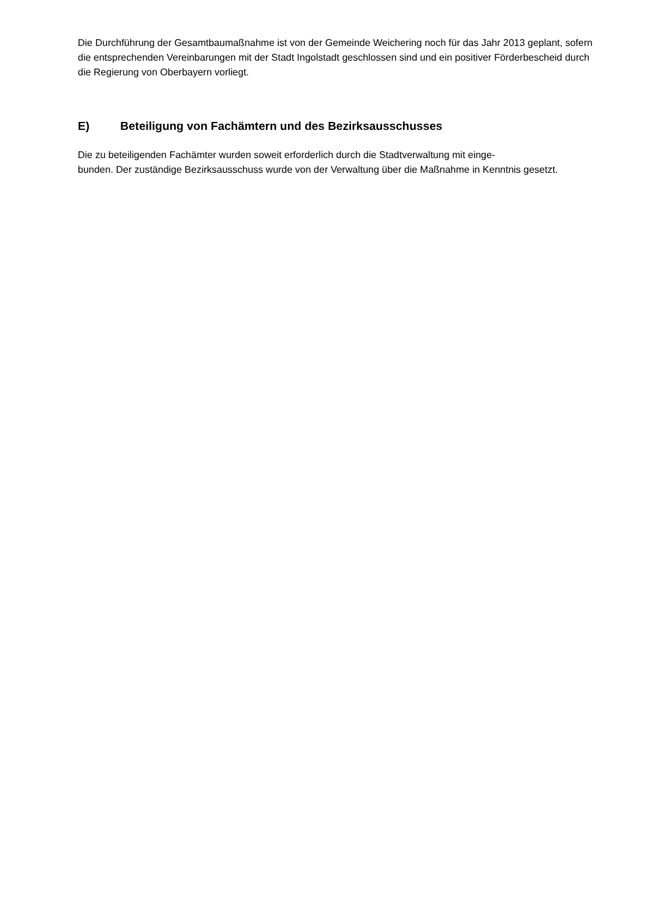Die Durchführung der Gesamtbaumaßnahme ist von der Gemeinde Weichering noch für das Jahr 2013 geplant, sofern die entsprechenden Vereinbarungen mit der Stadt Ingolstadt geschlossen sind und ein positiver Förderbescheid durch die Regierung von Oberbayern vorliegt.
E) Beteiligung von Fachämtern und des Bezirksausschusses
Die zu beteiligenden Fachämter wurden soweit erforderlich durch die Stadtverwaltung mit einge-
bunden. Der zuständige Bezirksausschuss wurde von der Verwaltung über die Maßnahme in Kenntnis gesetzt.